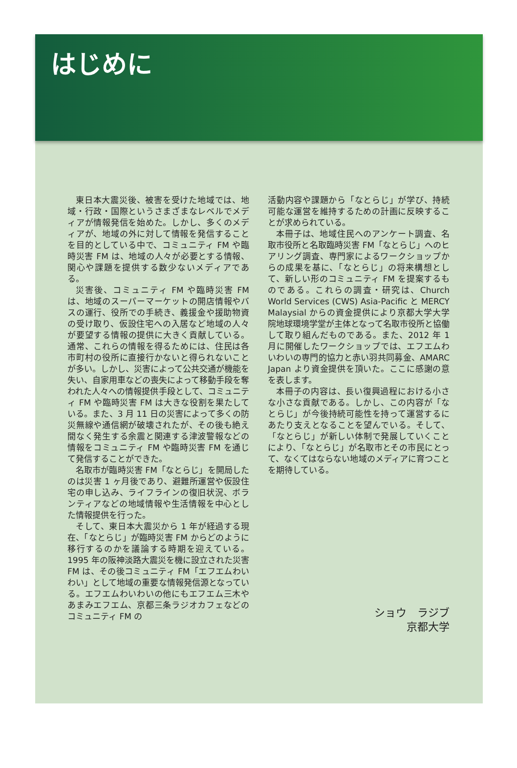はじめに
東日本大震災後、被害を受けた地域では、地域・行政・国際というさまざまなレベルでメディアが情報発信を始めた。しかし、多くのメディアが、地域の外に対して情報を発信することを目的としている中で、コミュニティ FM や臨時災害 FM は、地域の人々が必要とする情報、関心や課題を提供する数少ないメディアである。
災害後、コミュニティ FM や臨時災害 FM は、地域のスーパーマーケットの開店情報やバスの運行、役所での手続き、義援金や援助物資の受け取り、仮設住宅への入居など地域の人々が要望する情報の提供に大きく貢献している。通常、これらの情報を得るためには、住民は各市町村の役所に直接行かないと得られないことが多い。しかし、災害によって公共交通が機能を失い、自家用車などの喪失によって移動手段を奪われた人々への情報提供手段として、コミュニティ FM や臨時災害 FM は大きな役割を果たしている。また、3 月 11 日の災害によって多くの防災無線や通信網が破壊されたが、その後も絶え間なく発生する余震と関連する津波警報などの情報をコミュニティ FM や臨時災害 FM を通じて発信することができた。
名取市が臨時災害 FM「なとらじ」を開局したのは災害 1 ヶ月後であり、避難所運営や仮設住宅の申し込み、ライフラインの復旧状況、ボランティアなどの地域情報や生活情報を中心とした情報提供を行った。
そして、東日本大震災から 1 年が経過する現在、「なとらじ」が臨時災害 FM からどのように移行するのかを議論する時期を迎えている。1995 年の阪神淡路大震災を機に設立された災害 FM は、その後コミュニティ FM「エフエムわいわい」として地域の重要な情報発信源となっている。エフエムわいわいの他にもエフエム三木やあまみエフエム、京都三条ラジオカフェなどのコミュニティ FM の
活動内容や課題から「なとらじ」が学び、持続可能な運営を維持するための計画に反映することが求められている。
本冊子は、地域住民へのアンケート調査、名取市役所と名取臨時災害 FM「なとらじ」へのヒアリング調査、専門家によるワークショップからの成果を基に、「なとらじ」の将来構想として、新しい形のコミュニティ FM を提案するものである。これらの調査・研究は、Church World Services (CWS) Asia-Pacific と MERCY Malaysial からの資金提供により京都大学大学院地球環境学堂が主体となって名取市役所と協働して取り組んだものである。また、2012 年 1 月に開催したワークショップでは、エフエムわいわいの専門的協力と赤い羽共同募金、AMARC Japan より資金提供を頂いた。ここに感謝の意を表します。
本冊子の内容は、長い復興過程における小さな小さな貢献である。しかし、この内容が「なとらじ」が今後持続可能性を持って運営するにあたり支えとなることを望んでいる。そして、「なとらじ」が新しい体制で発展していくことにより、「なとらじ」が名取市とその市民にとって、なくてはならない地域のメディアに育つことを期待している。
ショウ　ラジブ
京都大学